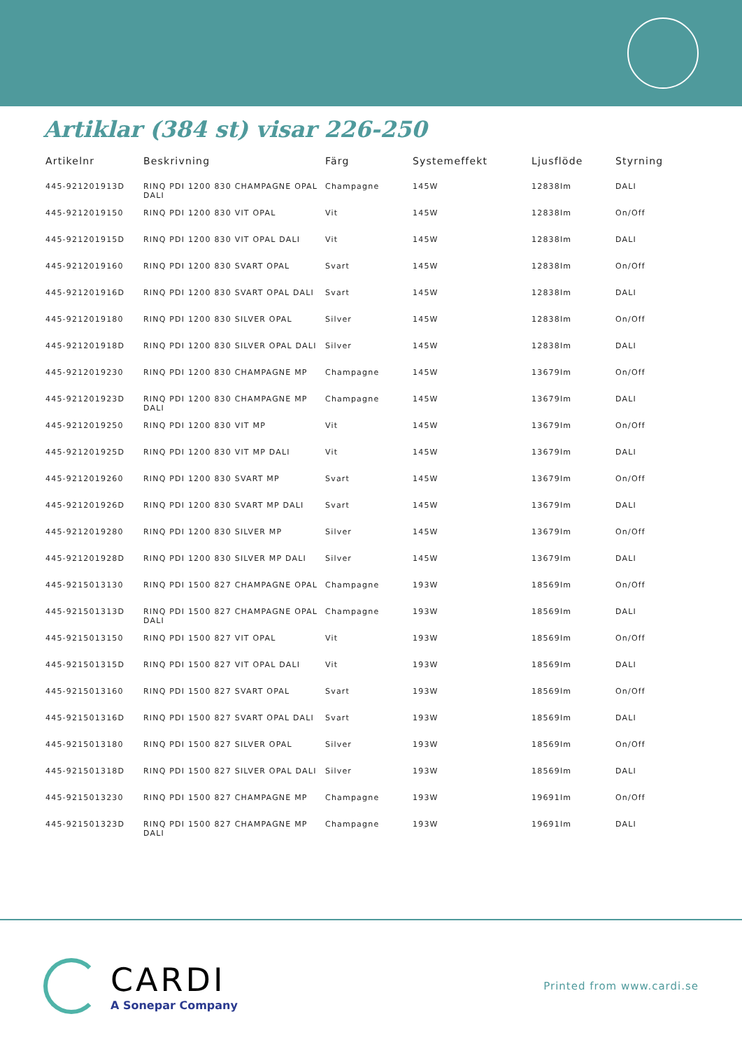Artiklar (384 st) visar 226-250
| Artikelnr | Beskrivning | Färg | Systemeffekt | Ljusflöde | Styrning |
| --- | --- | --- | --- | --- | --- |
| 445-921201913D | RINQ PDI 1200 830 CHAMPAGNE OPAL DALI | Champagne | 145W | 12838lm | DALI |
| 445-9212019150 | RINQ PDI 1200 830 VIT OPAL | Vit | 145W | 12838lm | On/Off |
| 445-921201915D | RINQ PDI 1200 830 VIT OPAL DALI | Vit | 145W | 12838lm | DALI |
| 445-9212019160 | RINQ PDI 1200 830 SVART OPAL | Svart | 145W | 12838lm | On/Off |
| 445-921201916D | RINQ PDI 1200 830 SVART OPAL DALI | Svart | 145W | 12838lm | DALI |
| 445-9212019180 | RINQ PDI 1200 830 SILVER OPAL | Silver | 145W | 12838lm | On/Off |
| 445-921201918D | RINQ PDI 1200 830 SILVER OPAL DALI | Silver | 145W | 12838lm | DALI |
| 445-9212019230 | RINQ PDI 1200 830 CHAMPAGNE MP | Champagne | 145W | 13679lm | On/Off |
| 445-921201923D | RINQ PDI 1200 830 CHAMPAGNE MP DALI | Champagne | 145W | 13679lm | DALI |
| 445-9212019250 | RINQ PDI 1200 830 VIT MP | Vit | 145W | 13679lm | On/Off |
| 445-921201925D | RINQ PDI 1200 830 VIT MP DALI | Vit | 145W | 13679lm | DALI |
| 445-9212019260 | RINQ PDI 1200 830 SVART MP | Svart | 145W | 13679lm | On/Off |
| 445-921201926D | RINQ PDI 1200 830 SVART MP DALI | Svart | 145W | 13679lm | DALI |
| 445-9212019280 | RINQ PDI 1200 830 SILVER MP | Silver | 145W | 13679lm | On/Off |
| 445-921201928D | RINQ PDI 1200 830 SILVER MP DALI | Silver | 145W | 13679lm | DALI |
| 445-9215013130 | RINQ PDI 1500 827 CHAMPAGNE OPAL | Champagne | 193W | 18569lm | On/Off |
| 445-921501313D | RINQ PDI 1500 827 CHAMPAGNE OPAL DALI | Champagne | 193W | 18569lm | DALI |
| 445-9215013150 | RINQ PDI 1500 827 VIT OPAL | Vit | 193W | 18569lm | On/Off |
| 445-921501315D | RINQ PDI 1500 827 VIT OPAL DALI | Vit | 193W | 18569lm | DALI |
| 445-9215013160 | RINQ PDI 1500 827 SVART OPAL | Svart | 193W | 18569lm | On/Off |
| 445-921501316D | RINQ PDI 1500 827 SVART OPAL DALI | Svart | 193W | 18569lm | DALI |
| 445-9215013180 | RINQ PDI 1500 827 SILVER OPAL | Silver | 193W | 18569lm | On/Off |
| 445-921501318D | RINQ PDI 1500 827 SILVER OPAL DALI | Silver | 193W | 18569lm | DALI |
| 445-9215013230 | RINQ PDI 1500 827 CHAMPAGNE MP | Champagne | 193W | 19691lm | On/Off |
| 445-921501323D | RINQ PDI 1500 827 CHAMPAGNE MP DALI | Champagne | 193W | 19691lm | DALI |
CARDI
A Sonepar Company
Printed from www.cardi.se